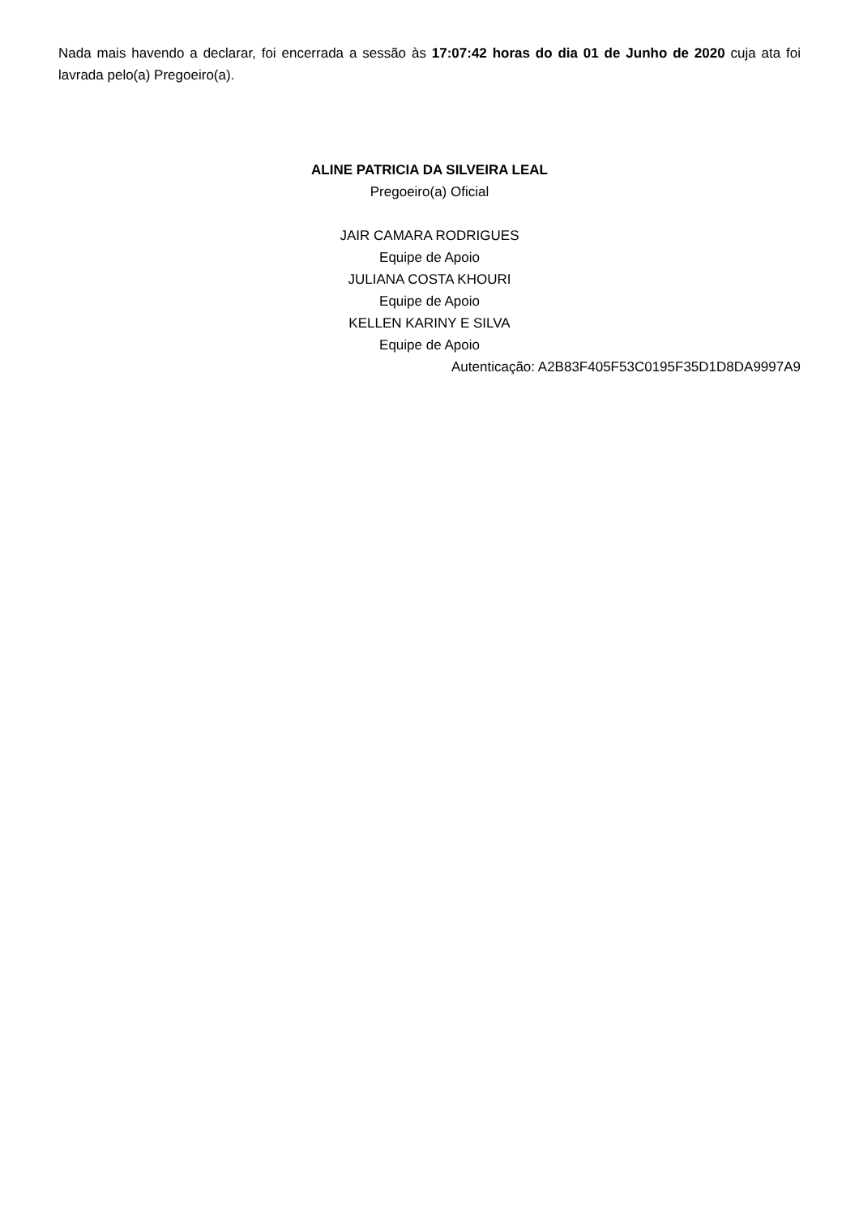Nada mais havendo a declarar, foi encerrada a sessão às 17:07:42 horas do dia 01 de Junho de 2020 cuja ata foi lavrada pelo(a) Pregoeiro(a).
ALINE PATRICIA DA SILVEIRA LEAL
Pregoeiro(a) Oficial
JAIR CAMARA RODRIGUES
Equipe de Apoio
JULIANA COSTA KHOURI
Equipe de Apoio
KELLEN KARINY E SILVA
Equipe de Apoio
Autenticação: A2B83F405F53C0195F35D1D8DA9997A9